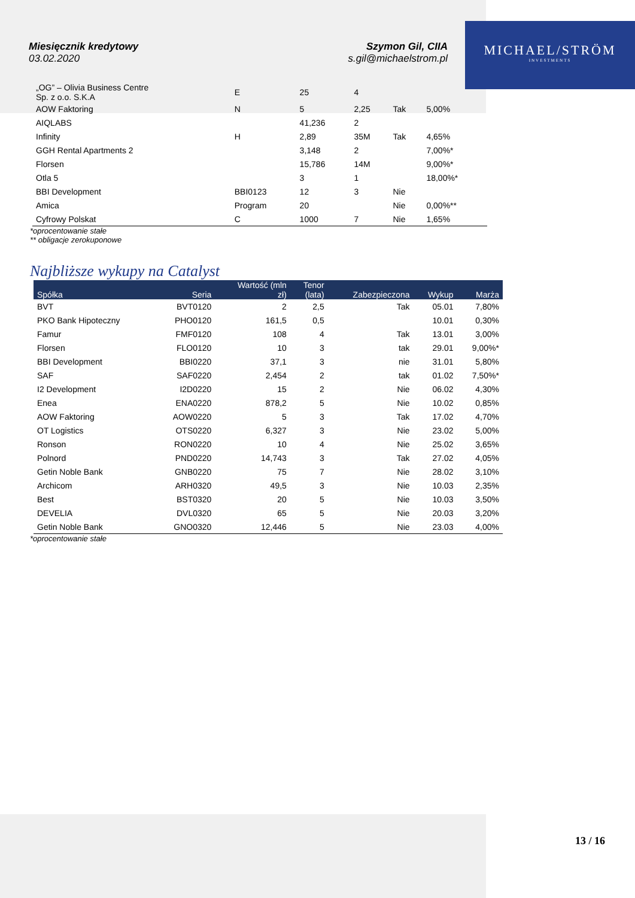MICHAEL/STRÖM
INVESTMENTS
Miesięcznik kredytowy
03.02.2020
Szymon Gil, CIIA
s.gil@michaelstrom.pl
| „OG” – Olivia Business Centre Sp. z o.o. S.K.A | E | 25 | 4 | | |
| AOW Faktoring | N | 5 | 2,25 | Tak | 5,00% |
| AIQLABS | | 41,236 | 2 | | |
| Infinity | H | 2,89 | 35M | Tak | 4,65% |
| GGH Rental Apartments 2 | | 3,148 | 2 | | 7,00%* |
| Florsen | | 15,786 | 14M | | 9,00%* |
| Otla 5 | | 3 | 1 | | 18,00%* |
| BBI Development | BBI0123 | 12 | 3 | Nie | |
| Amica | Program | 20 | | Nie | 0,00%** |
| Cyfrowy Polskat | C | 1000 | 7 | Nie | 1,65% |
*oprocentowanie stałe
** obligacje zerokuponowe
Najbliższe wykupy na Catalyst
| Spółka | Seria | Wartość (mln zł) | Tenor (lata) | Zabezpieczona | Wykup | Marża |
| --- | --- | --- | --- | --- | --- | --- |
| BVT | BVT0120 | 2 | 2,5 | Tak | 05.01 | 7,80% |
| PKO Bank Hipoteczny | PHO0120 | 161,5 | 0,5 | | 10.01 | 0,30% |
| Famur | FMF0120 | 108 | 4 | Tak | 13.01 | 3,00% |
| Florsen | FLO0120 | 10 | 3 | tak | 29.01 | 9,00%* |
| BBI Development | BBI0220 | 37,1 | 3 | nie | 31.01 | 5,80% |
| SAF | SAF0220 | 2,454 | 2 | tak | 01.02 | 7,50%* |
| I2 Development | I2D0220 | 15 | 2 | Nie | 06.02 | 4,30% |
| Enea | ENA0220 | 878,2 | 5 | Nie | 10.02 | 0,85% |
| AOW Faktoring | AOW0220 | 5 | 3 | Tak | 17.02 | 4,70% |
| OT Logistics | OTS0220 | 6,327 | 3 | Nie | 23.02 | 5,00% |
| Ronson | RON0220 | 10 | 4 | Nie | 25.02 | 3,65% |
| Polnord | PND0220 | 14,743 | 3 | Tak | 27.02 | 4,05% |
| Getin Noble Bank | GNB0220 | 75 | 7 | Nie | 28.02 | 3,10% |
| Archicom | ARH0320 | 49,5 | 3 | Nie | 10.03 | 2,35% |
| Best | BST0320 | 20 | 5 | Nie | 10.03 | 3,50% |
| DEVELIA | DVL0320 | 65 | 5 | Nie | 20.03 | 3,20% |
| Getin Noble Bank | GNO0320 | 12,446 | 5 | Nie | 23.03 | 4,00% |
*oprocentowanie stałe
13 / 16